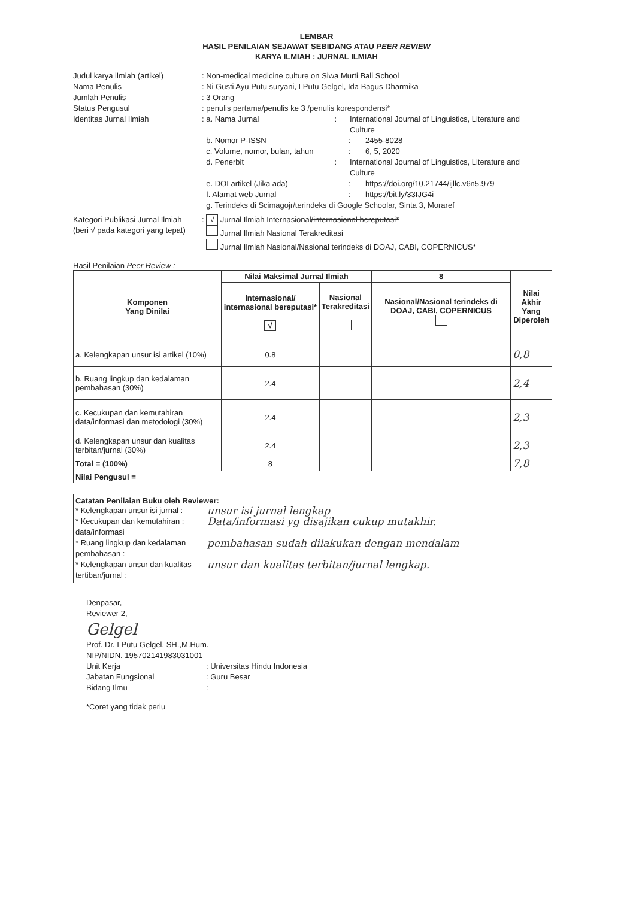LEMBAR
HASIL PENILAIAN SEJAWAT SEBIDANG ATAU PEER REVIEW
KARYA ILMIAH : JURNAL ILMIAH
Judul karya ilmiah (artikel)
: Non-medical medicine culture on Siwa Murti Bali School
Nama Penulis : Ni Gusti Ayu Putu suryani, I Putu Gelgel, Ida Bagus Dharmika
Jumlah Penulis : 3 Orang
Status Pengusul : penulis pertama/penulis ke 3 /penulis korespondensi*
Identitas Jurnal Ilmiah : a. Nama Jurnal : International Journal of Linguistics, Literature and Culture
b. Nomor P-ISSN : 2455-8028
c. Volume, nomor, bulan, tahun : 6, 5, 2020
d. Penerbit : International Journal of Linguistics, Literature and Culture
e. DOI artikel (Jika ada) : https://doi.org/10.21744/ijllc.v6n5.979
f. Alamat web Jurnal : https://bit.ly/33IJG4i
g. Terindeks di Scimagojr/terindeks di Google Schoolar, Sinta 3, Moraref
Kategori Publikasi Jurnal Ilmiah
(beri √ pada kategori yang tepat)
: √ Jurnal Ilmiah Internasional/internasional bereputasi*
Jurnal Ilmiah Nasional Terakreditasi
Jurnal Ilmiah Nasional/Nasional terindeks di DOAJ, CABI, COPERNICUS*
Hasil Penilaian Peer Review :
| Komponen Yang Dinilai | Nilai Maksimal Jurnal Ilmiah | | 8 | Nilai Akhir Yang Diperoleh |
| --- | --- | --- | --- | --- |
| | Internasional/ internasional bereputasi* √ | Nasional Terakreditasi | Nasional/Nasional terindeks di DOAJ, CABI, COPERNICUS | |
| a. Kelengkapan unsur isi artikel (10%) | 0.8 | | | 0,8 |
| b. Ruang lingkup dan kedalaman pembahasan (30%) | 2.4 | | | 2,4 |
| c. Kecukupan dan kemutahiran data/informasi dan metodologi (30%) | 2.4 | | | 2,3 |
| d. Kelengkapan unsur dan kualitas terbitan/jurnal (30%) | 2.4 | | | 2,3 |
| Total = (100%) | 8 | | | 7,8 |
| Nilai Pengusul = | | | | |
Catatan Penilaian Buku oleh Reviewer:
* Kelengkapan unsur isi jurnal :
unsur isi jurnal lengkap
* Kecukupan dan kemutahiran : data/informasi
Data/informasi yg disajikan cukup mutakhir.
* Ruang lingkup dan kedalaman pembahasan :
pembahasan sudah dilakukan dengan mendalam
* Kelengkapan unsur dan kualitas tertiban/jurnal :
unsur dan kualitas terbitan/jurnal lengkap.
Denpasar,
Reviewer 2,
Gelgel
Prof. Dr. I Putu Gelgel, SH.,M.Hum.
NIP/NIDN. 195702141983031001
Unit Kerja : Universitas Hindu Indonesia
Jabatan Fungsional : Guru Besar
Bidang Ilmu :
*Coret yang tidak perlu